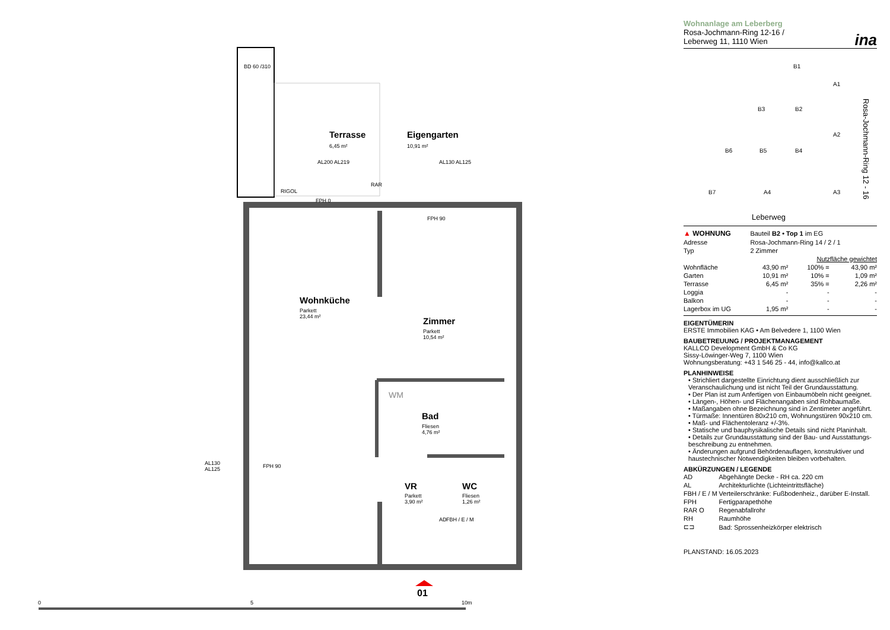BD 60 /310
Terrasse
6,45 m²
Eigengarten
10,91 m²
AL200 AL219 AL130 AL125
RAR
RIGOL
FPH 0
FPH 90
Wohnküche
Parkett
23,44 m²
Zimmer
Parkett
10,54 m²
WM
Bad
Fliesen
4,76 m²
AL130
AL125
FPH 90
VR
Parkett
3,90 m²
WC
Fliesen
1,26 m²
AD FBH / E / M
01
0 5 10m
Wohnanlage am Leberberg
Rosa-Jochmann-Ring 12-16 /
Leberweg 11, 1110 Wien
ina
B1
A1
B3 B2
A2
B6 B5 B4
B7 A4 A3
Rosa-Jochmann-Ring 12 - 16
Leberweg
| ▲ WOHNUNG | Bauteil B2 • Top 1 im EG | | |
| Adresse | Rosa-Jochmann-Ring 14 / 2 / 1 | | |
| Typ | 2 Zimmer | | |
| | | Nutzfläche gewichtet | |
| Wohnfläche | 43,90 m² | 100% = | 43,90 m² |
| Garten | 10,91 m² | 10% = | 1,09 m² |
| Terrasse | 6,45 m² | 35% = | 2,26 m² |
| Loggia | - | - | - |
| Balkon | - | - | - |
| Lagerbox im UG | 1,95 m² | - | - |
EIGENTÜMERIN
ERSTE Immobilien KAG • Am Belvedere 1, 1100 Wien
BAUBETREUUNG / PROJEKTMANAGEMENT
KALLCO Development GmbH & Co KG
Sissy-Löwinger-Weg 7, 1100 Wien
Wohnungsberatung: +43 1 546 25 - 44, info@kallco.at
PLANHINWEISE
• Strichliert dargestellte Einrichtung dient ausschließlich zur Veranschaulichung und ist nicht Teil der Grundausstattung.
• Der Plan ist zum Anfertigen von Einbaumöbeln nicht geeignet.
• Längen-, Höhen- und Flächenangaben sind Rohbaumaße.
• Maßangaben ohne Bezeichnung sind in Zentimeter angeführt.
• Türmaße: Innentüren 80x210 cm, Wohnungstüren 90x210 cm.
• Maß- und Flächentoleranz +/-3%.
• Statische und bauphysikalische Details sind nicht Planinhalt.
• Details zur Grundausstattung sind der Bau- und Ausstattungs-beschreibung zu entnehmen.
• Änderungen aufgrund Behördenauflagen, konstruktiver und haustechnischer Notwendigkeiten bleiben vorbehalten.
ABKÜRZUNGEN / LEGENDE
| AD | Abgehängte Decke - RH ca. 220 cm |
| AL | Architekturlichte (Lichteintrittsfläche) |
| FBH / E / M | Verteilerschränke: Fußbodenheiz., darüber E-Install. |
| FPH | Fertigparapethöhe |
| RAR O | Regenabfallrohr |
| RH | Raumhöhe |
| ⊏⊐ | Bad: Sprossenheizkörper elektrisch |
PLANSTAND: 16.05.2023